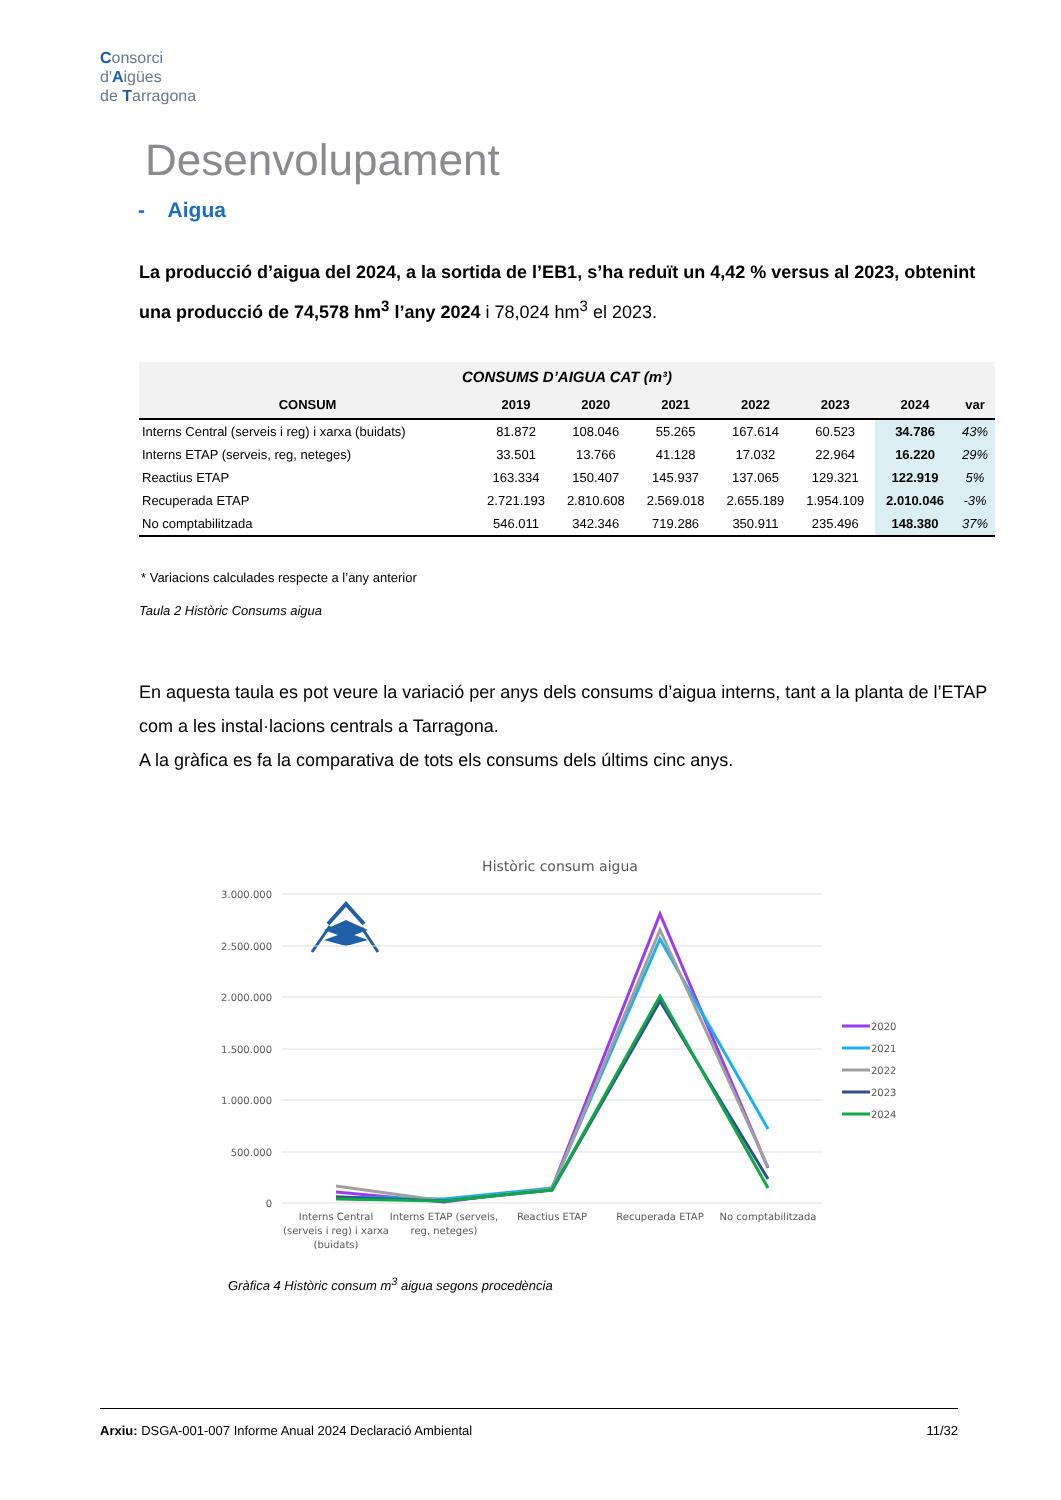Consorci
d'Aigües
de Tarragona
Desenvolupament
- Aigua
La producció d’aigua del 2024, a la sortida de l’EB1, s’ha reduït un 4,42 % versus al 2023, obtenint una producció de 74,578 hm<sup>3</sup> l’any 2024 i 78,024 hm<sup>3</sup> el 2023.
| CONSUMS D’AIGUA CAT (m³) | | | | | | | |
| --- | --- | --- | --- | --- | --- | --- | --- |
| CONSUM | 2019 | 2020 | 2021 | 2022 | 2023 | 2024 | var |
| Interns Central (serveis i reg) i xarxa (buidats) | 81.872 | 108.046 | 55.265 | 167.614 | 60.523 | 34.786 | 43% |
| Interns ETAP (serveis, reg, neteges) | 33.501 | 13.766 | 41.128 | 17.032 | 22.964 | 16.220 | 29% |
| Reactius ETAP | 163.334 | 150.407 | 145.937 | 137.065 | 129.321 | 122.919 | 5% |
| Recuperada ETAP | 2.721.193 | 2.810.608 | 2.569.018 | 2.655.189 | 1.954.109 | 2.010.046 | -3% |
| No comptabilitzada | 546.011 | 342.346 | 719.286 | 350.911 | 235.496 | 148.380 | 37% |
* Variacions calculades respecte a l’any anterior
Taula 2 Històric Consums aigua
En aquesta taula es pot veure la variació per anys dels consums d’aigua interns, tant a la planta de l’ETAP com a les instal·lacions centrals a Tarragona.
A la gràfica es fa la comparativa de tots els consums dels últims cinc anys.
Històric consum aigua
3.000.000
2.500.000
2.000.000
1.500.000
1.000.000
500.000
0
Interns Central
(serveis i reg) i xarxa
(buidats)
Interns ETAP (serveis,
reg, neteges)
Reactius ETAP
Recuperada ETAP
No comptabilitzada
2020
2021
2022
2023
2024
Gràfica 4 Històric consum m<sup>3</sup> aigua segons procedència
Arxiu: DSGA-001-007 Informe Anual 2024 Declaració Ambiental 11/32